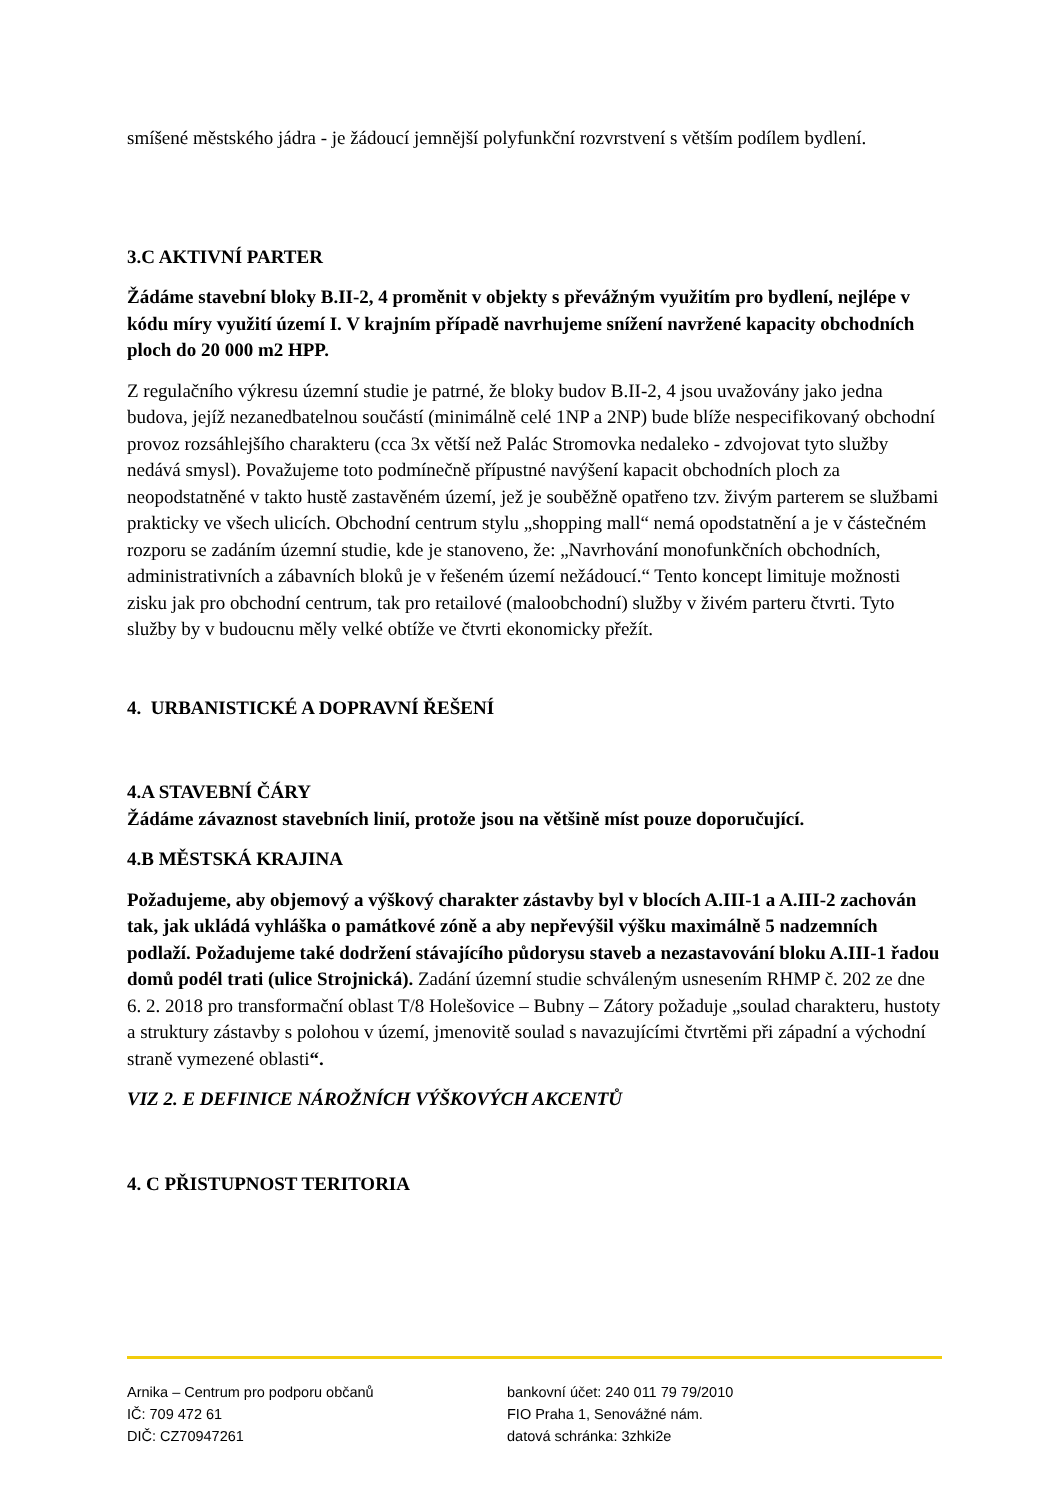smíšené městského jádra - je žádoucí jemnější polyfunkční rozvrstvení s větším podílem bydlení.
3.C AKTIVNÍ PARTER
Žádáme stavební bloky B.II-2, 4 proměnit v objekty s převážným využitím pro bydlení, nejlépe v kódu míry využití území I. V krajním případě navrhujeme snížení navržené kapacity obchodních ploch do 20 000 m2 HPP.
Z regulačního výkresu územní studie je patrné, že bloky budov B.II-2, 4 jsou uvažovány jako jedna budova, jejíž nezanedbatelnou součástí (minimálně celé 1NP a 2NP) bude blíže nespecifikovaný obchodní provoz rozsáhlejšího charakteru (cca 3x větší než Palác Stromovka nedaleko - zdvojovat tyto služby nedává smysl). Považujeme toto podmínečně přípustné navýšení kapacit obchodních ploch za neopodstatněné v takto hustě zastavěném území, jež je souběžně opatřeno tzv. živým parterem se službami prakticky ve všech ulicích. Obchodní centrum stylu „shopping mall“ nemá opodstatnění a je v částečném rozporu se zadáním územní studie, kde je stanoveno, že: „Navrhování monofunkčních obchodních, administrativních a zábavních bloků je v řešeném území nežádoucí.“ Tento koncept limituje možnosti zisku jak pro obchodní centrum, tak pro retailové (maloobchodní) služby v živém parteru čtvrti. Tyto služby by v budoucnu měly velké obtíže ve čtvrti ekonomicky přežít.
4. URBANISTICKÉ A DOPRAVNÍ ŘEŠENÍ
4.A STAVEBNÍ ČÁRY
Žádáme závaznost stavebních linií, protože jsou na většině míst pouze doporučující.
4.B MĚSTSKÁ KRAJINA
Požadujeme, aby objemový a výškový charakter zástavby byl v blocích A.III-1 a A.III-2 zachován tak, jak ukládá vyhláška o památkové zóně a aby nepřevýšil výšku maximálně 5 nadzemních podlaží. Požadujeme také dodržení stávajícího půdorysu staveb a nezastavování bloku A.III-1 řadou domů podél trati (ulice Strojnická). Zadání územní studie schváleným usnesením RHMP č. 202 ze dne 6. 2. 2018 pro transformační oblast T/8 Holešovice – Bubny – Zátory požaduje „soulad charakteru, hustoty a struktury zástavby s polohou v území, jmenovitě soulad s navazujícími čtvrtěmi při západní a východní straně vymezené oblasti“.
VIZ 2. E DEFINICE NÁROŽNÍCH VÝŠKOVÝCH AKCENTŮ
4. C PŘISTUPNOST TERITORIA
Arnika – Centrum pro podporu občanů
IČ: 709 472 61
DIČ: CZ70947261
bankovní účet: 240 011 79 79/2010
FIO Praha 1, Senovážné nám.
datová schránka: 3zhki2e